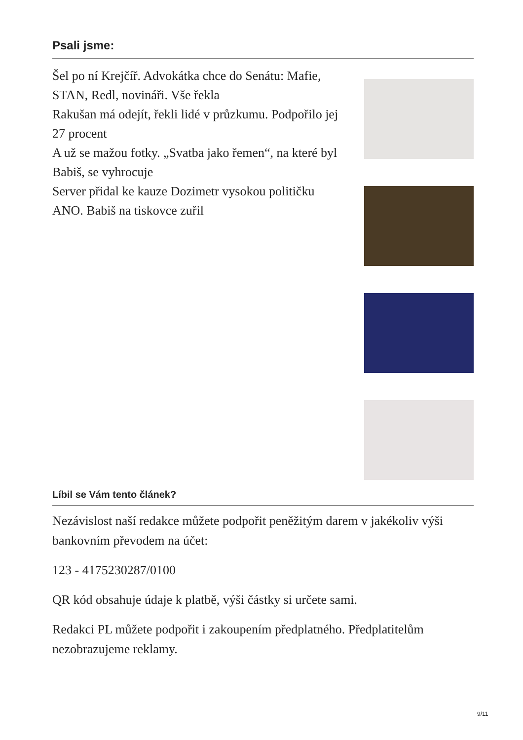Psali jsme:
Šel po ní Krejčíř. Advokátka chce do Senátu: Mafie, STAN, Redl, novináři. Vše řekla
Rakušan má odejít, řekli lidé v průzkumu. Podpořilo jej 27 procent
A už se mažou fotky. „Svatba jako řemen“, na které byl Babiš, se vyhrocuje
Server přidal ke kauze Dozimetr vysokou političku ANO. Babiš na tiskovce zuřil
Líbil se Vám tento článek?
Nezávislost naší redakce můžete podpořit peněžitým darem v jakékoliv výši bankovním převodem na účet:
123 - 4175230287/0100
QR kód obsahuje údaje k platbě, výši částky si určete sami.
Redakci PL můžete podpořit i zakoupením předplatného. Předplatitelům nezobrazujeme reklamy.
9/11